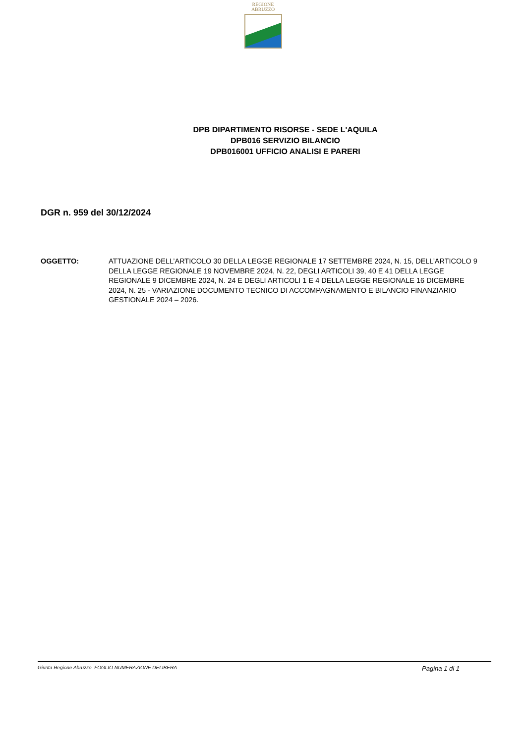REGIONE
ABRUZZO
DPB DIPARTIMENTO RISORSE - SEDE L'AQUILA
DPB016 SERVIZIO BILANCIO
DPB016001 UFFICIO ANALISI E PARERI
DGR n. 959 del 30/12/2024
OGGETTO: ATTUAZIONE DELL’ARTICOLO 30 DELLA LEGGE REGIONALE 17 SETTEMBRE 2024, N. 15, DELL’ARTICOLO 9 DELLA LEGGE REGIONALE 19 NOVEMBRE 2024, N. 22, DEGLI ARTICOLI 39, 40 E 41 DELLA LEGGE REGIONALE 9 DICEMBRE 2024, N. 24 E DEGLI ARTICOLI 1 E 4 DELLA LEGGE REGIONALE 16 DICEMBRE 2024, N. 25 - VARIAZIONE DOCUMENTO TECNICO DI ACCOMPAGNAMENTO E BILANCIO FINANZIARIO GESTIONALE 2024 – 2026.
Giunta Regione Abruzzo. FOGLIO NUMERAZIONE DELIBERA Pagina 1 di 1